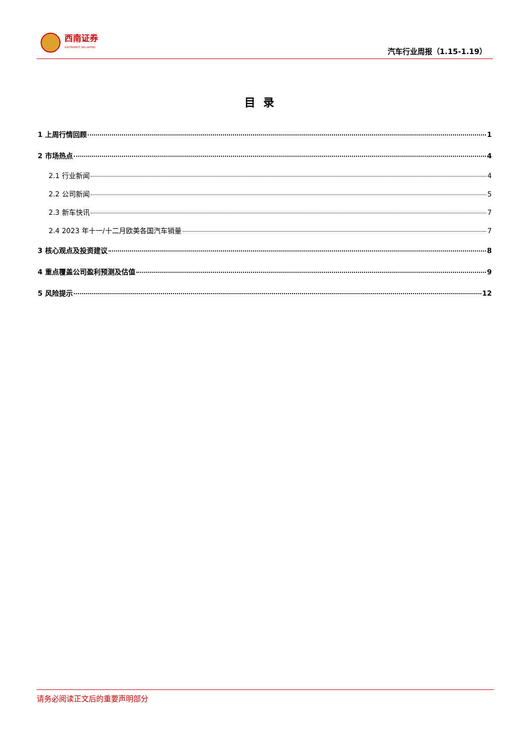西南证券
SOUTHWEST SECURITIES
汽车行业周报（1.15-1.19）
目录
1 上周行情回顾 1
2 市场热点 4
2.1 行业新闻 4
2.2 公司新闻 5
2.3 新车快讯 7
2.4 2023 年十一/十二月欧美各国汽车销量 7
3 核心观点及投资建议 8
4 重点覆盖公司盈利预测及估值 9
5 风险提示 12
请务必阅读正文后的重要声明部分